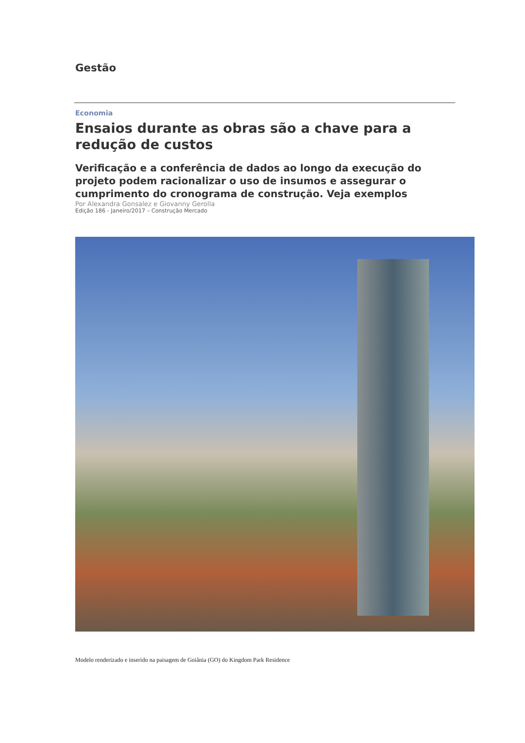Gestão
Economia
Ensaios durante as obras são a chave para a redução de custos
Verificação e a conferência de dados ao longo da execução do projeto podem racionalizar o uso de insumos e assegurar o cumprimento do cronograma de construção. Veja exemplos
Por Alexandra Gonsalez e Giovanny Gerolla
Edição 186 - Janeiro/2017 – Construção Mercado
Modelo renderizado e inserido na paisagem de Goiânia (GO) do Kingdom Park Residence